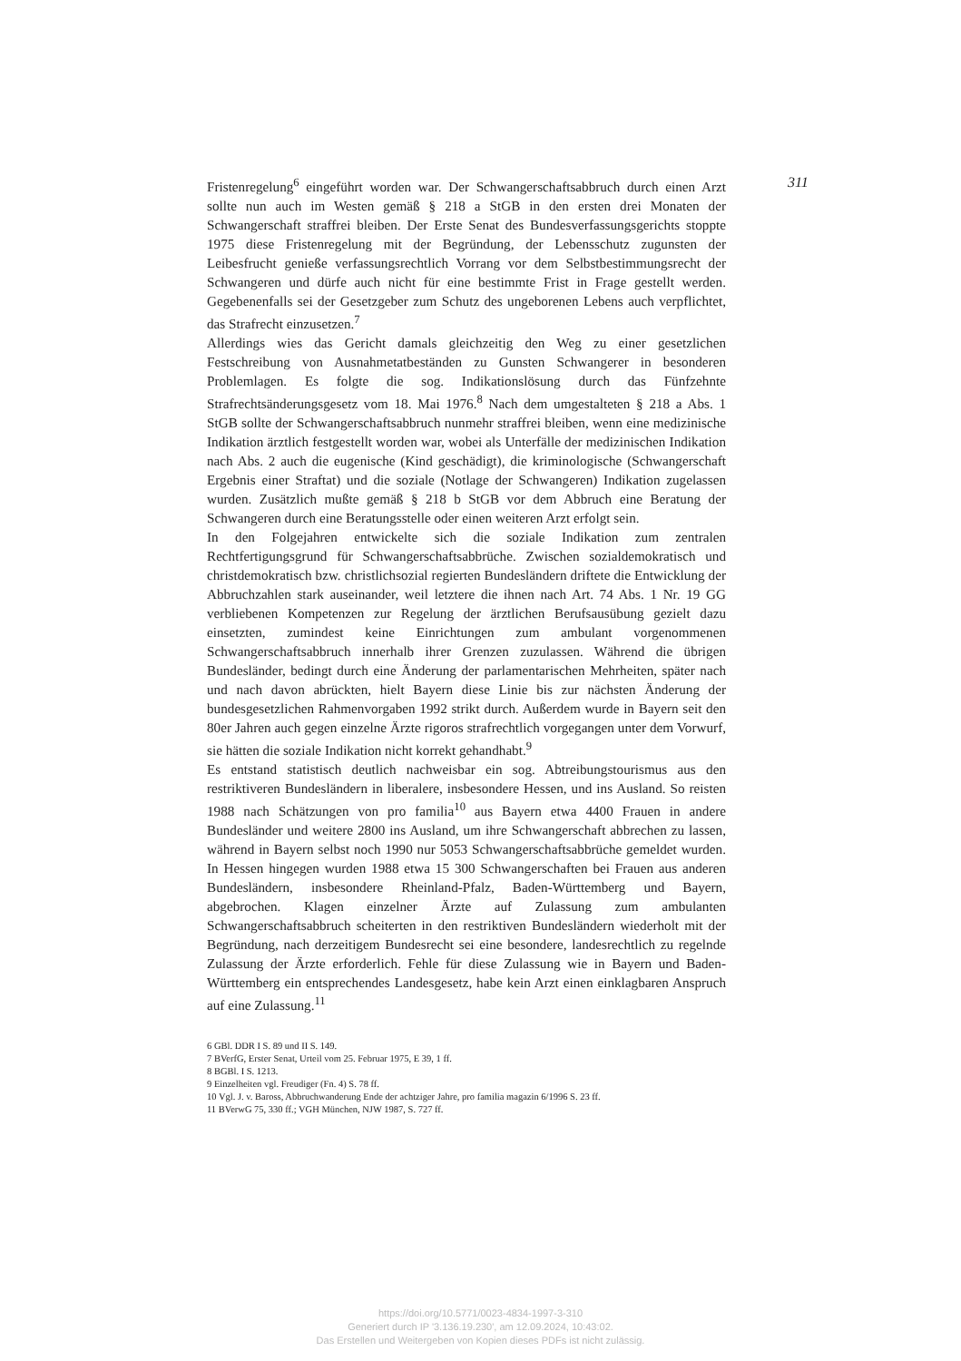Fristenregelung<sup>6</sup> eingeführt worden war. Der Schwangerschaftsabbruch durch einen Arzt sollte nun auch im Westen gemäß § 218 a StGB in den ersten drei Monaten der Schwangerschaft straffrei bleiben. Der Erste Senat des Bundesverfassungsgerichts stoppte 1975 diese Fristenregelung mit der Begründung, der Lebensschutz zugunsten der Leibesfrucht genieße verfassungsrechtlich Vorrang vor dem Selbstbestimmungsrecht der Schwangeren und dürfe auch nicht für eine bestimmte Frist in Frage gestellt werden. Gegebenenfalls sei der Gesetzgeber zum Schutz des ungeborenen Lebens auch verpflichtet, das Strafrecht einzusetzen.<sup>7</sup>
Allerdings wies das Gericht damals gleichzeitig den Weg zu einer gesetzlichen Festschreibung von Ausnahmetatbeständen zu Gunsten Schwangerer in besonderen Problemlagen. Es folgte die sog. Indikationslösung durch das Fünfzehnte Strafrechtsänderungsgesetz vom 18. Mai 1976.<sup>8</sup> Nach dem umgestalteten § 218 a Abs. 1 StGB sollte der Schwangerschaftsabbruch nunmehr straffrei bleiben, wenn eine medizinische Indikation ärztlich festgestellt worden war, wobei als Unterfälle der medizinischen Indikation nach Abs. 2 auch die eugenische (Kind geschädigt), die kriminologische (Schwangerschaft Ergebnis einer Straftat) und die soziale (Notlage der Schwangeren) Indikation zugelassen wurden. Zusätzlich mußte gemäß § 218 b StGB vor dem Abbruch eine Beratung der Schwangeren durch eine Beratungsstelle oder einen weiteren Arzt erfolgt sein.
In den Folgejahren entwickelte sich die soziale Indikation zum zentralen Rechtfertigungsgrund für Schwangerschaftsabbrüche. Zwischen sozialdemokratisch und christdemokratisch bzw. christlichsozial regierten Bundesländern driftete die Entwicklung der Abbruchzahlen stark auseinander, weil letztere die ihnen nach Art. 74 Abs. 1 Nr. 19 GG verbliebenen Kompetenzen zur Regelung der ärztlichen Berufsausübung gezielt dazu einsetzten, zumindest keine Einrichtungen zum ambulant vorgenommenen Schwangerschaftsabbruch innerhalb ihrer Grenzen zuzulassen. Während die übrigen Bundesländer, bedingt durch eine Änderung der parlamentarischen Mehrheiten, später nach und nach davon abrückten, hielt Bayern diese Linie bis zur nächsten Änderung der bundesgesetzlichen Rahmenvorgaben 1992 strikt durch. Außerdem wurde in Bayern seit den 80er Jahren auch gegen einzelne Ärzte rigoros strafrechtlich vorgegangen unter dem Vorwurf, sie hätten die soziale Indikation nicht korrekt gehandhabt.<sup>9</sup>
Es entstand statistisch deutlich nachweisbar ein sog. Abtreibungstourismus aus den restriktiveren Bundesländern in liberalere, insbesondere Hessen, und ins Ausland. So reisten 1988 nach Schätzungen von pro familia<sup>10</sup> aus Bayern etwa 4400 Frauen in andere Bundesländer und weitere 2800 ins Ausland, um ihre Schwangerschaft abbrechen zu lassen, während in Bayern selbst noch 1990 nur 5053 Schwangerschaftsabbrüche gemeldet wurden. In Hessen hingegen wurden 1988 etwa 15 300 Schwangerschaften bei Frauen aus anderen Bundesländern, insbesondere Rheinland-Pfalz, Baden-Württemberg und Bayern, abgebrochen. Klagen einzelner Ärzte auf Zulassung zum ambulanten Schwangerschaftsabbruch scheiterten in den restriktiven Bundesländern wiederholt mit der Begründung, nach derzeitigem Bundesrecht sei eine besondere, landesrechtlich zu regelnde Zulassung der Ärzte erforderlich. Fehle für diese Zulassung wie in Bayern und Baden-Württemberg ein entsprechendes Landesgesetz, habe kein Arzt einen einklagbaren Anspruch auf eine Zulassung.<sup>11</sup>
6 GBl. DDR I S. 89 und II S. 149.
7 BVerfG, Erster Senat, Urteil vom 25. Februar 1975, E 39, 1 ff.
8 BGBl. I S. 1213.
9 Einzelheiten vgl. Freudiger (Fn. 4) S. 78 ff.
10 Vgl. J. v. Baross, Abbruchwanderung Ende der achtziger Jahre, pro familia magazin 6/1996 S. 23 ff.
11 BVerwG 75, 330 ff.; VGH München, NJW 1987, S. 727 ff.
311
https://doi.org/10.5771/0023-4834-1997-3-310
Generiert durch IP '3.136.19.230', am 12.09.2024, 10:43:02.
Das Erstellen und Weitergeben von Kopien dieses PDFs ist nicht zulässig.